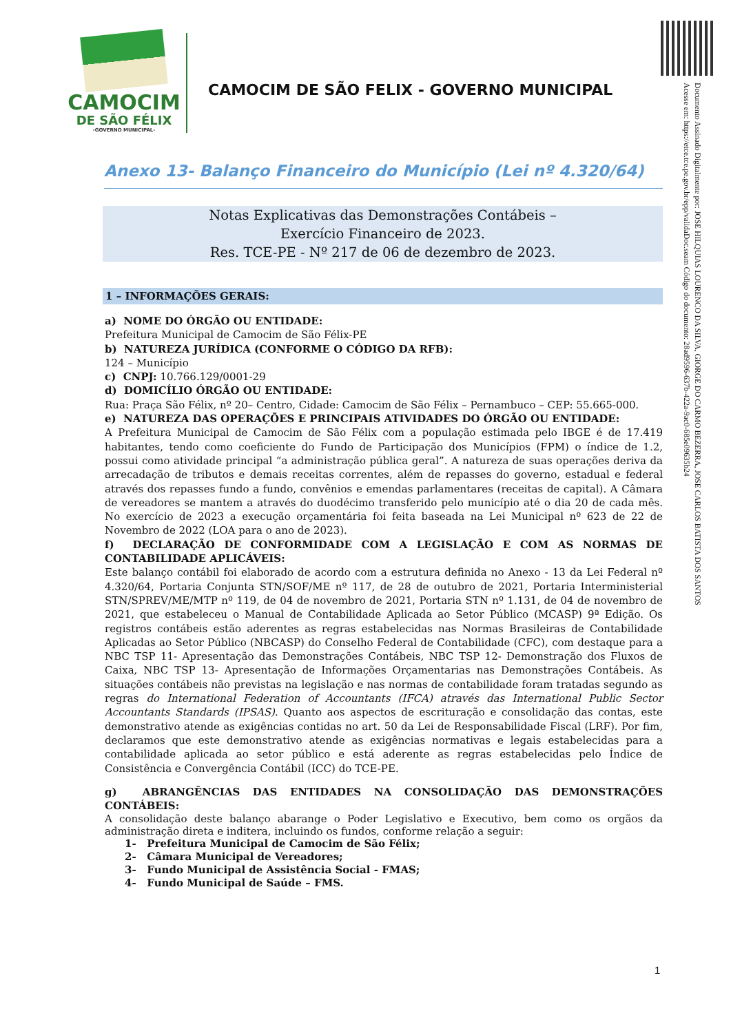CAMOCIM
DE SÃO FÉLIX
-GOVERNO MUNICIPAL-
CAMOCIM DE SÃO FELIX - GOVERNO MUNICIPAL
Documento Assinado Digitalmente por: JOSE HILQUIAS LOURENCO DA SILVA, GIORGE DO CARMO BEZERRA, JOSE CARLOS BATISTA DOS SANTOS
Acesse em: https://etce.tce.pe.gov.br/epp/validaDoc.seam Código do documento: 28ad9596-637b-422a-9ac0-685e09635b24
Anexo 13- Balanço Financeiro do Município (Lei nº 4.320/64)
Notas Explicativas das Demonstrações Contábeis –
Exercício Financeiro de 2023.
Res. TCE-PE - Nº 217 de 06 de dezembro de 2023.
1 – INFORMAÇÕES GERAIS:
a) NOME DO ÓRGÃO OU ENTIDADE:
Prefeitura Municipal de Camocim de São Félix-PE
b) NATUREZA JURÍDICA (CONFORME O CÓDIGO DA RFB):
124 – Município
c) CNPJ: 10.766.129/0001-29
d) DOMICÍLIO ÓRGÃO OU ENTIDADE:
Rua: Praça São Félix, nº 20– Centro, Cidade: Camocim de São Félix – Pernambuco – CEP: 55.665-000.
e) NATUREZA DAS OPERAÇÕES E PRINCIPAIS ATIVIDADES DO ÓRGÃO OU ENTIDADE:
A Prefeitura Municipal de Camocim de São Félix com a população estimada pelo IBGE é de 17.419 habitantes, tendo como coeficiente do Fundo de Participação dos Municípios (FPM) o índice de 1.2, possui como atividade principal “a administração pública geral”. A natureza de suas operações deriva da arrecadação de tributos e demais receitas correntes, além de repasses do governo, estadual e federal através dos repasses fundo a fundo, convênios e emendas parlamentares (receitas de capital). A Câmara de vereadores se mantem a através do duodécimo transferido pelo município até o dia 20 de cada mês. No exercício de 2023 a execução orçamentária foi feita baseada na Lei Municipal nº 623 de 22 de Novembro de 2022 (LOA para o ano de 2023).
f) DECLARAÇÃO DE CONFORMIDADE COM A LEGISLAÇÃO E COM AS NORMAS DE CONTABILIDADE APLICÁVEIS:
Este balanço contábil foi elaborado de acordo com a estrutura definida no Anexo - 13 da Lei Federal nº 4.320/64, Portaria Conjunta STN/SOF/ME nº 117, de 28 de outubro de 2021, Portaria Interministerial STN/SPREV/ME/MTP nº 119, de 04 de novembro de 2021, Portaria STN nº 1.131, de 04 de novembro de 2021, que estabeleceu o Manual de Contabilidade Aplicada ao Setor Público (MCASP) 9ª Edição. Os registros contábeis estão aderentes as regras estabelecidas nas Normas Brasileiras de Contabilidade Aplicadas ao Setor Público (NBCASP) do Conselho Federal de Contabilidade (CFC), com destaque para a NBC TSP 11- Apresentação das Demonstrações Contábeis, NBC TSP 12- Demonstração dos Fluxos de Caixa, NBC TSP 13- Apresentação de Informações Orçamentarias nas Demonstrações Contábeis. As situações contábeis não previstas na legislação e nas normas de contabilidade foram tratadas segundo as regras do International Federation of Accountants (IFCA) através das International Public Sector Accountants Standards (IPSAS). Quanto aos aspectos de escrituração e consolidação das contas, este demonstrativo atende as exigências contidas no art. 50 da Lei de Responsabilidade Fiscal (LRF). Por fim, declaramos que este demonstrativo atende as exigências normativas e legais estabelecidas para a contabilidade aplicada ao setor público e está aderente as regras estabelecidas pelo Índice de Consistência e Convergência Contábil (ICC) do TCE-PE.
g) ABRANGÊNCIAS DAS ENTIDADES NA CONSOLIDAÇÃO DAS DEMONSTRAÇÕES CONTÁBEIS:
A consolidação deste balanço abarange o Poder Legislativo e Executivo, bem como os orgãos da administração direta e inditera, incluindo os fundos, conforme relação a seguir:
1- Prefeitura Municipal de Camocim de São Félix;
2- Câmara Municipal de Vereadores;
3- Fundo Municipal de Assistência Social - FMAS;
4- Fundo Municipal de Saúde – FMS.
1